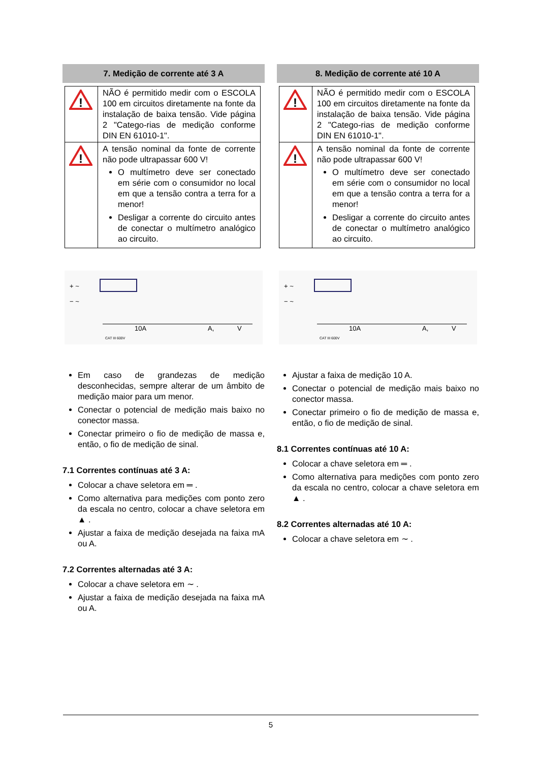7. Medição de corrente até 3 A
| ! | NÃO é permitido medir com o ESCOLA 100 em circuitos diretamente na fonte da instalação de baixa tensão. Vide página 2 "Catego-rias de medição conforme DIN EN 61010-1". |
| ! | A tensão nominal da fonte de corrente não pode ultrapassar 600 V! O multímetro deve ser conectado em série com o consumidor no local em que a tensão contra a terra for a menor! Desligar a corrente do circuito antes de conectar o multímetro analógico ao circuito. |
+ ~
− ~
10A
A,
V
CAT III 600V
Em caso de grandezas de medição desconhecidas, sempre alterar de um âmbito de medição maior para um menor.
Conectar o potencial de medição mais baixo no conector massa.
Conectar primeiro o fio de medição de massa e, então, o fio de medição de sinal.
7.1 Correntes contínuas até 3 A:
Colocar a chave seletora em ═ .
Como alternativa para medições com ponto zero da escala no centro, colocar a chave seletora em ▲ .
Ajustar a faixa de medição desejada na faixa mA ou A.
7.2 Correntes alternadas até 3 A:
Colocar a chave seletora em ∼ .
Ajustar a faixa de medição desejada na faixa mA ou A.
8. Medição de corrente até 10 A
| ! | NÃO é permitido medir com o ESCOLA 100 em circuitos diretamente na fonte da instalação de baixa tensão. Vide página 2 "Catego-rias de medição conforme DIN EN 61010-1". |
| ! | A tensão nominal da fonte de corrente não pode ultrapassar 600 V! O multímetro deve ser conectado em série com o consumidor no local em que a tensão contra a terra for a menor! Desligar a corrente do circuito antes de conectar o multímetro analógico ao circuito. |
+ ~
− ~
10A
A,
V
CAT III 600V
Ajustar a faixa de medição 10 A.
Conectar o potencial de medição mais baixo no conector massa.
Conectar primeiro o fio de medição de massa e, então, o fio de medição de sinal.
8.1 Correntes contínuas até 10 A:
Colocar a chave seletora em ═ .
Como alternativa para medições com ponto zero da escala no centro, colocar a chave seletora em ▲ .
8.2 Correntes alternadas até 10 A:
Colocar a chave seletora em ∼ .
5